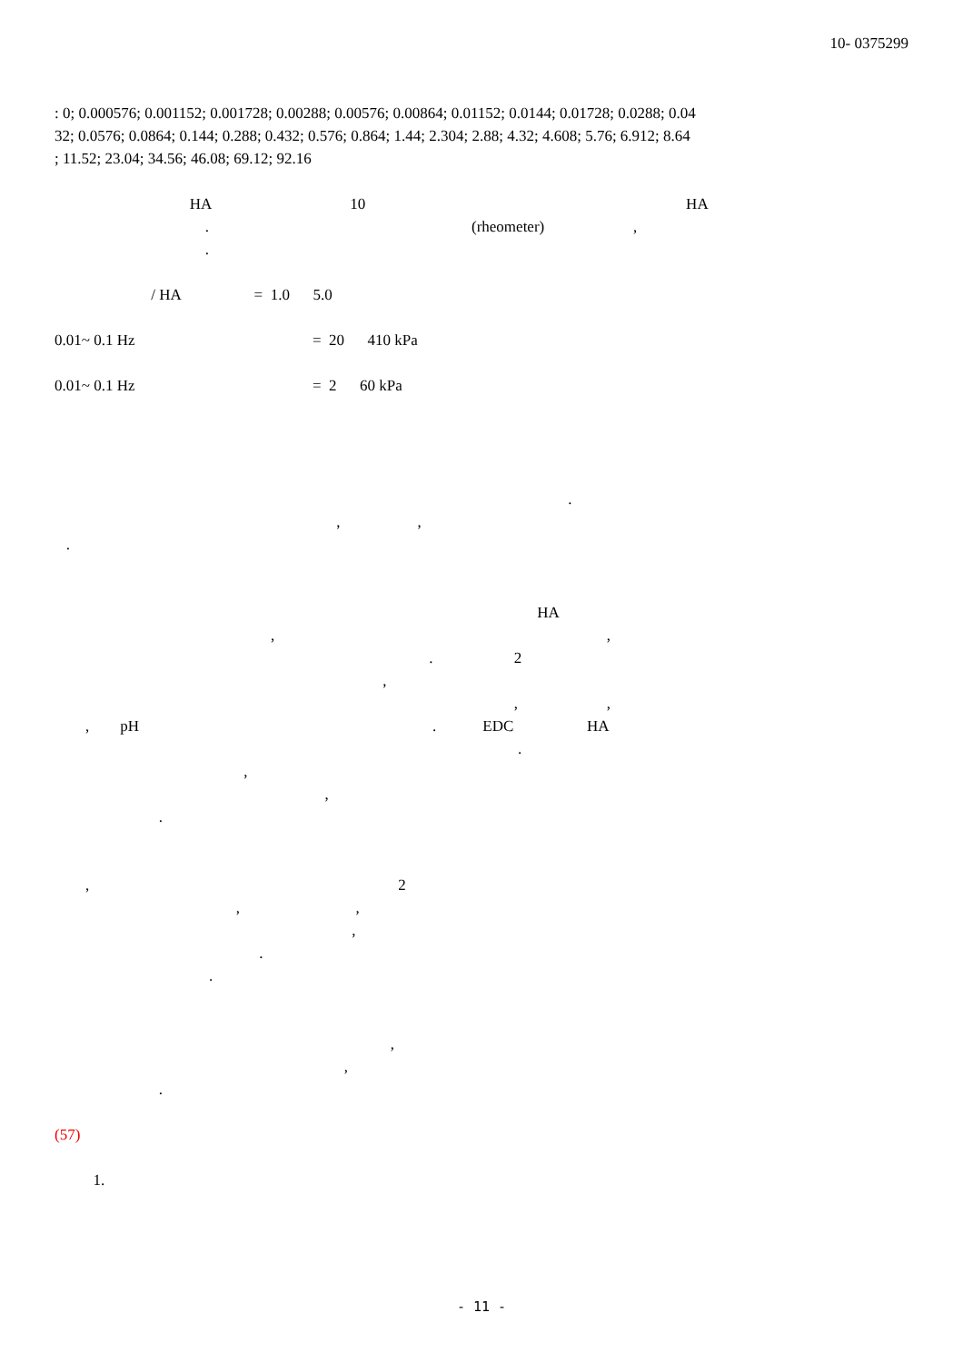10- 0375299
: 0; 0.000576; 0.001152; 0.001728; 0.00288; 0.00576; 0.00864; 0.01152; 0.0144; 0.01728; 0.0288; 0.04
32; 0.0576; 0.0864; 0.144; 0.288; 0.432; 0.576; 0.864; 1.44; 2.304; 2.88; 4.32; 4.608; 5.76; 6.912; 8.64
; 11.52; 23.04; 34.56; 46.08; 69.12; 92.16
HA 10 HA
. (rheometer) ,
.
/ HA = 1.0 5.0
0.01~ 0.1 Hz = 20 410 kPa
0.01~ 0.1 Hz = 2 60 kPa
.
, ,
.
HA
, ,
. 2
,
, ,
, pH . EDC HA
.
,
,
.
, 2
, ,
,
.
.
,
,
.
(57)
1.
- 11 -